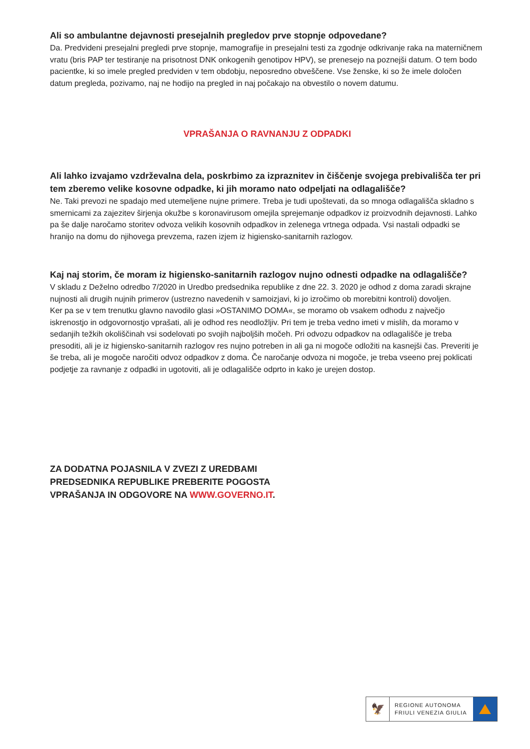Ali so ambulantne dejavnosti presejalnih pregledov prve stopnje odpovedane?
Da. Predvideni presejalni pregledi prve stopnje, mamografije in presejalni testi za zgodnje odkrivanje raka na materničnem vratu (bris PAP ter testiranje na prisotnost DNK onkogenih genotipov HPV), se prenesejo na poznejši datum. O tem bodo pacientke, ki so imele pregled predviden v tem obdobju, neposredno obveščene. Vse ženske, ki so že imele določen datum pregleda, pozivamo, naj ne hodijo na pregled in naj počakajo na obvestilo o novem datumu.
VPRAŠANJA O RAVNANJU Z ODPADKI
Ali lahko izvajamo vzdrževalna dela, poskrbimo za izpraznitev in čiščenje svojega prebivališča ter pri tem zberemo velike kosovne odpadke, ki jih moramo nato odpeljati na odlagališče?
Ne. Taki prevozi ne spadajo med utemeljene nujne primere. Treba je tudi upoštevati, da so mnoga odlagališča skladno s smernicami za zajezitev širjenja okužbe s koronavirusom omejila sprejemanje odpadkov iz proizvodnih dejavnosti. Lahko pa še dalje naročamo storitev odvoza velikih kosovnih odpadkov in zelenega vrtnega odpada. Vsi nastali odpadki se hranijo na domu do njihovega prevzema, razen izjem iz higiensko-sanitarnih razlogov.
Kaj naj storim, če moram iz higiensko-sanitarnih razlogov nujno odnesti odpadke na odlagališče?
V skladu z Deželno odredbo 7/2020 in Uredbo predsednika republike z dne 22. 3. 2020 je odhod z doma zaradi skrajne nujnosti ali drugih nujnih primerov (ustrezno navedenih v samoizjavi, ki jo izročimo ob morebitni kontroli) dovoljen.
Ker pa se v tem trenutku glavno navodilo glasi »OSTANIMO DOMA«, se moramo ob vsakem odhodu z največjo iskrenostjo in odgovornostjo vprašati, ali je odhod res neodložljiv. Pri tem je treba vedno imeti v mislih, da moramo v sedanjih težkih okoliščinah vsi sodelovati po svojih najboljših močeh. Pri odvozu odpadkov na odlagališče je treba presoditi, ali je iz higiensko-sanitarnih razlogov res nujno potreben in ali ga ni mogoče odložiti na kasnejši čas. Preveriti je še treba, ali je mogoče naročiti odvoz odpadkov z doma. Če naročanje odvoza ni mogoče, je treba vseeno prej poklicati podjetje za ravnanje z odpadki in ugotoviti, ali je odlagališče odprto in kako je urejen dostop.
ZA DODATNA POJASNILA V ZVEZI Z UREDBAMI
PREDSEDNIKA REPUBLIKE PREBERITE POGOSTA
VPRAŠANJA IN ODGOVORE NA WWW.GOVERNO.IT.
🦅
REGIONE AUTONOMA
FRIULI VENEZIA GIULIA